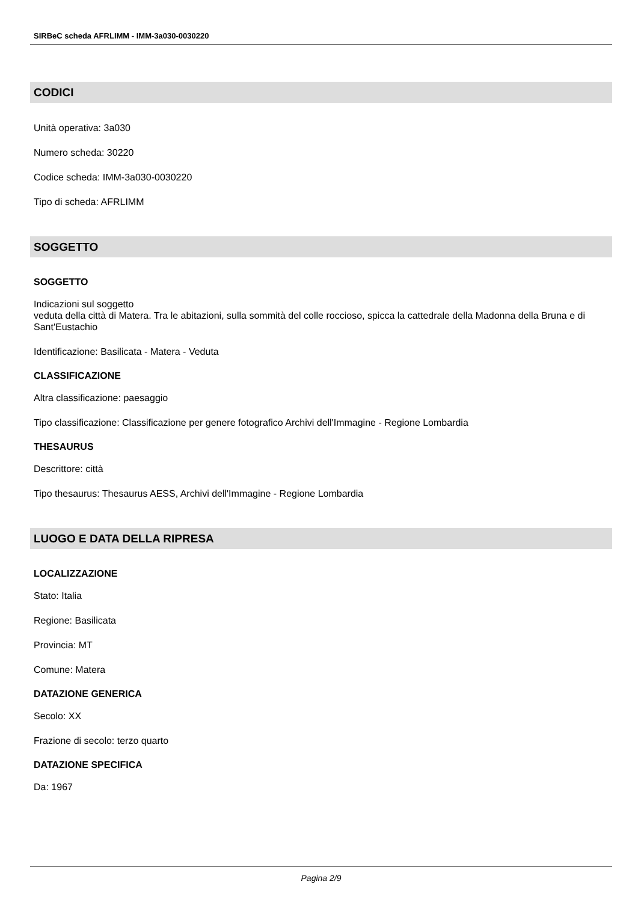SIRBeC scheda AFRLIMM - IMM-3a030-0030220
CODICI
Unità operativa: 3a030
Numero scheda: 30220
Codice scheda: IMM-3a030-0030220
Tipo di scheda: AFRLIMM
SOGGETTO
SOGGETTO
Indicazioni sul soggetto
veduta della città di Matera. Tra le abitazioni, sulla sommità del colle roccioso, spicca la cattedrale della Madonna della Bruna e di Sant'Eustachio
Identificazione: Basilicata - Matera - Veduta
CLASSIFICAZIONE
Altra classificazione: paesaggio
Tipo classificazione: Classificazione per genere fotografico Archivi dell'Immagine - Regione Lombardia
THESAURUS
Descrittore: città
Tipo thesaurus: Thesaurus AESS, Archivi dell'Immagine - Regione Lombardia
LUOGO E DATA DELLA RIPRESA
LOCALIZZAZIONE
Stato: Italia
Regione: Basilicata
Provincia: MT
Comune: Matera
DATAZIONE GENERICA
Secolo: XX
Frazione di secolo: terzo quarto
DATAZIONE SPECIFICA
Da: 1967
Pagina 2/9